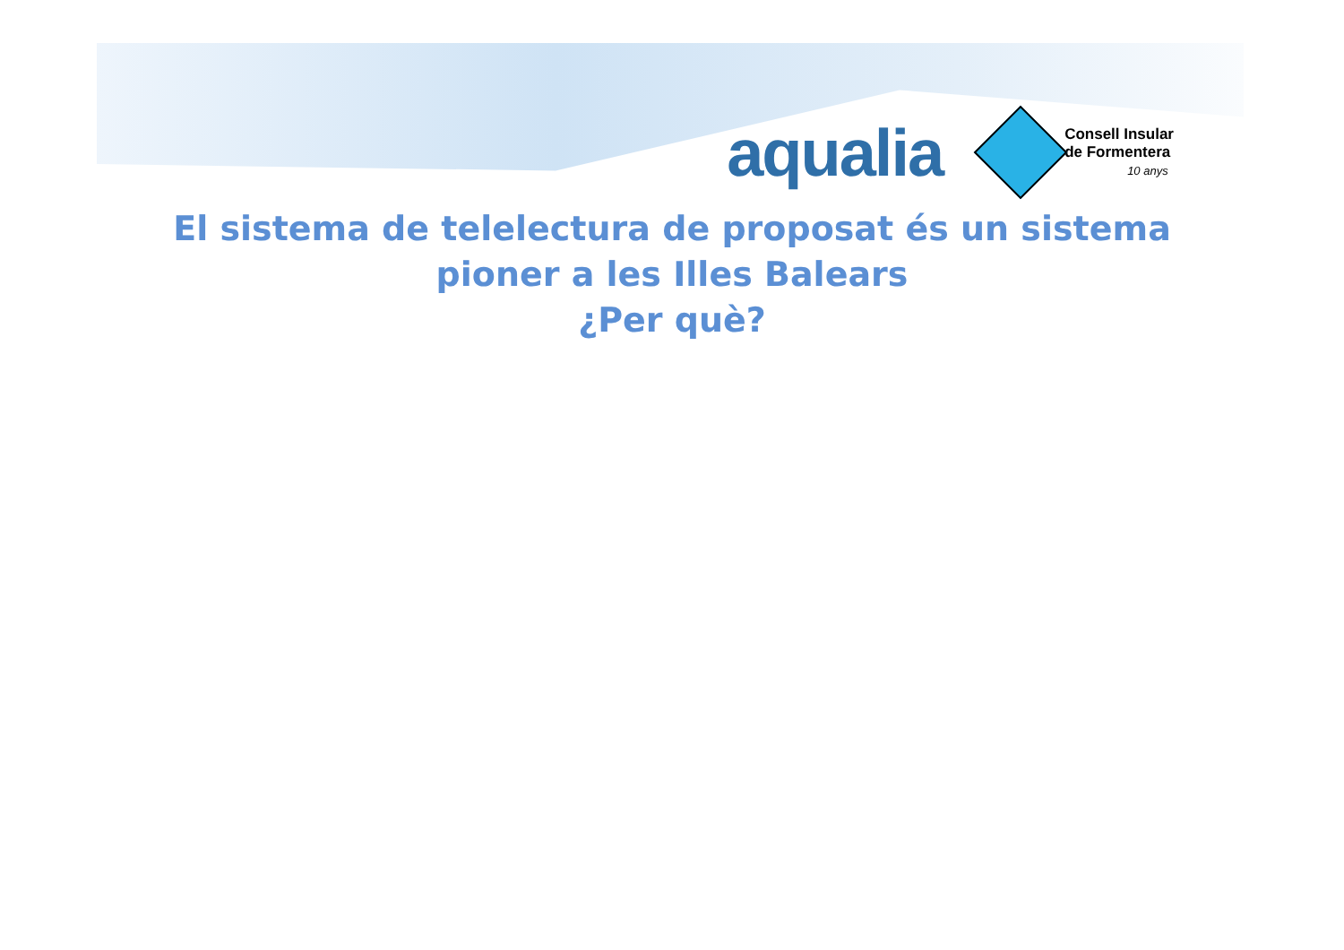aqualia
Consell Insular
de Formentera
10 anys
El sistema de telelectura de proposat és un sistema
pioner a les Illes Balears
¿Per què?